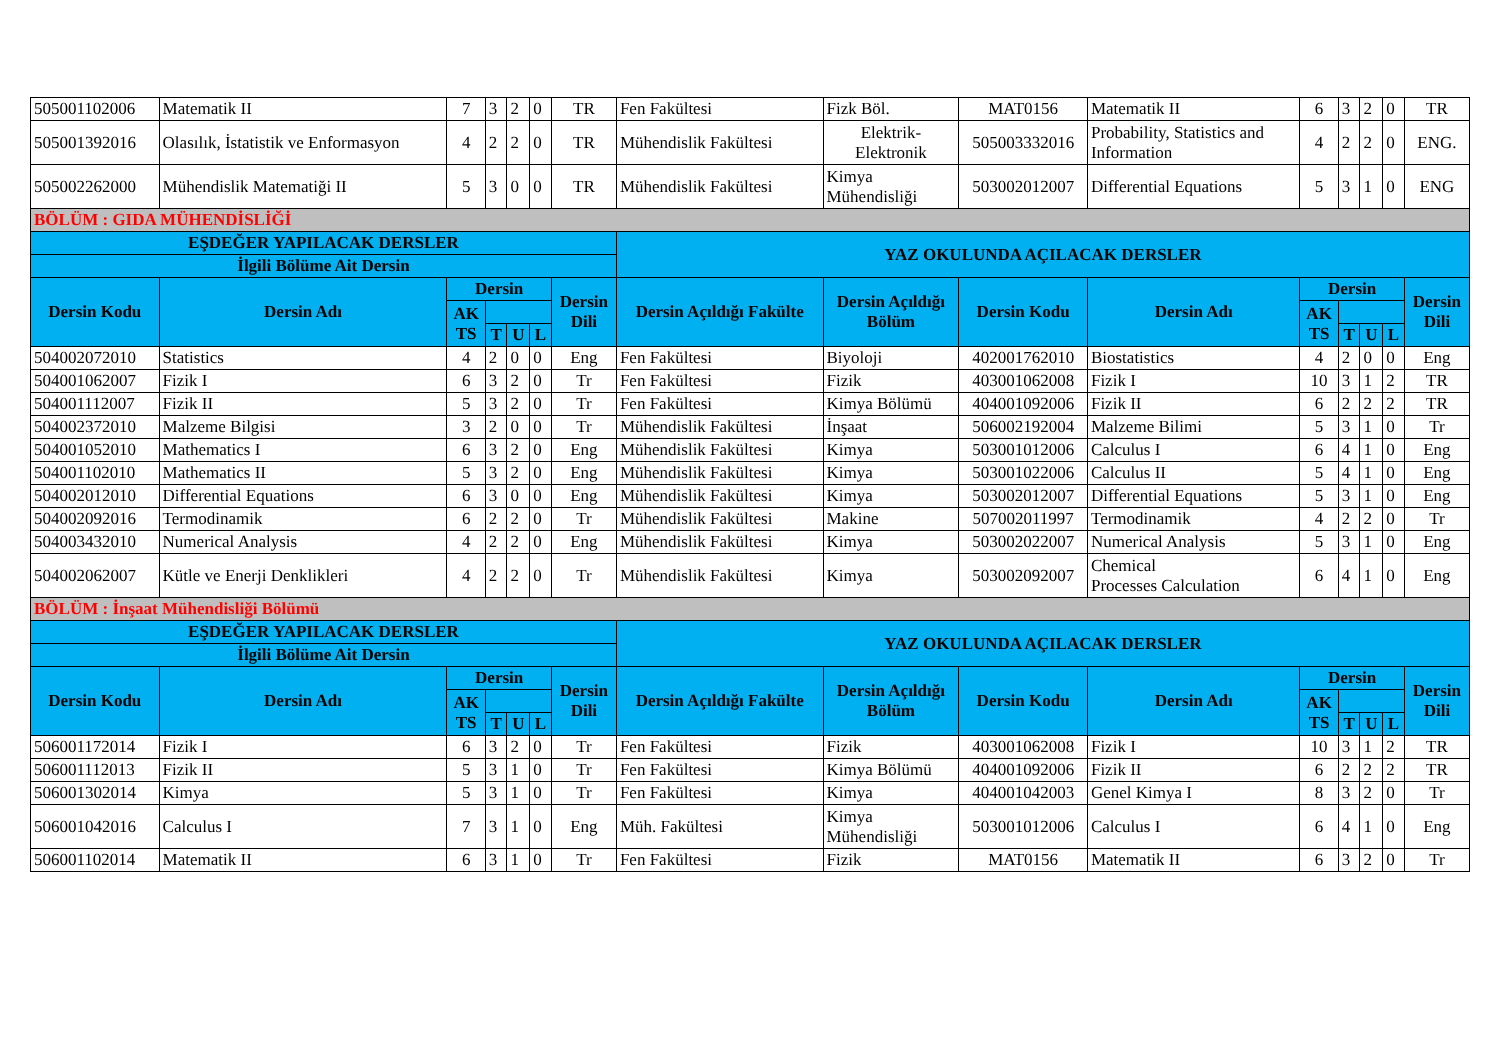| 505001102006 | Matematik II | 7 | 3 | 2 | 0 | TR | Fen Fakültesi | Fizk Böl. | MAT0156 | Matematik II | 6 | 3 | 2 | 0 | TR |
| 505001392016 | Olasılık, İstatistik ve Enformasyon | 4 | 2 | 2 | 0 | TR | Mühendislik Fakültesi | Elektrik- Elektronik | 505003332016 | Probability, Statistics and Information | 4 | 2 | 2 | 0 | ENG. |
| 505002262000 | Mühendislik Matematiği II | 5 | 3 | 0 | 0 | TR | Mühendislik Fakültesi | Kimya Mühendisliği | 503002012007 | Differential Equations | 5 | 3 | 1 | 0 | ENG |
| BÖLÜM : GIDA MÜHENDİSLİĞİ | | | | | | | | | | | | | | | |
| EŞDEĞER YAPILACAK DERSLER | | | | | | | YAZ OKULUNDA AÇILACAK DERSLER | | | | | | | | |
| İlgili Bölüme Ait Dersin | | | | | | | | | | | | | | | |
| Dersin Kodu | Dersin Adı | Dersin | | | | Dersin Dili | Dersin Açıldığı Fakülte | Dersin Açıldığı Bölüm | Dersin Kodu | Dersin Adı | Dersin | | | | Dersin Dili |
| | | AK TS | | | | | | | | | AK TS | | | | |
| | | | T | U | L | | | | | | | T | U | L | |
| 504002072010 | Statistics | 4 | 2 | 0 | 0 | Eng | Fen Fakültesi | Biyoloji | 402001762010 | Biostatistics | 4 | 2 | 0 | 0 | Eng |
| 504001062007 | Fizik I | 6 | 3 | 2 | 0 | Tr | Fen Fakültesi | Fizik | 403001062008 | Fizik I | 10 | 3 | 1 | 2 | TR |
| 504001112007 | Fizik II | 5 | 3 | 2 | 0 | Tr | Fen Fakültesi | Kimya Bölümü | 404001092006 | Fizik II | 6 | 2 | 2 | 2 | TR |
| 504002372010 | Malzeme Bilgisi | 3 | 2 | 0 | 0 | Tr | Mühendislik Fakültesi | İnşaat | 506002192004 | Malzeme Bilimi | 5 | 3 | 1 | 0 | Tr |
| 504001052010 | Mathematics I | 6 | 3 | 2 | 0 | Eng | Mühendislik Fakültesi | Kimya | 503001012006 | Calculus I | 6 | 4 | 1 | 0 | Eng |
| 504001102010 | Mathematics II | 5 | 3 | 2 | 0 | Eng | Mühendislik Fakültesi | Kimya | 503001022006 | Calculus II | 5 | 4 | 1 | 0 | Eng |
| 504002012010 | Differential Equations | 6 | 3 | 0 | 0 | Eng | Mühendislik Fakültesi | Kimya | 503002012007 | Differential Equations | 5 | 3 | 1 | 0 | Eng |
| 504002092016 | Termodinamik | 6 | 2 | 2 | 0 | Tr | Mühendislik Fakültesi | Makine | 507002011997 | Termodinamik | 4 | 2 | 2 | 0 | Tr |
| 504003432010 | Numerical Analysis | 4 | 2 | 2 | 0 | Eng | Mühendislik Fakültesi | Kimya | 503002022007 | Numerical Analysis | 5 | 3 | 1 | 0 | Eng |
| 504002062007 | Kütle ve Enerji Denklikleri | 4 | 2 | 2 | 0 | Tr | Mühendislik Fakültesi | Kimya | 503002092007 | Chemical Processes Calculation | 6 | 4 | 1 | 0 | Eng |
| BÖLÜM : İnşaat Mühendisliği Bölümü | | | | | | | | | | | | | | | |
| EŞDEĞER YAPILACAK DERSLER | | | | | | | YAZ OKULUNDA AÇILACAK DERSLER | | | | | | | | |
| İlgili Bölüme Ait Dersin | | | | | | | | | | | | | | | |
| Dersin Kodu | Dersin Adı | Dersin | | | | Dersin Dili | Dersin Açıldığı Fakülte | Dersin Açıldığı Bölüm | Dersin Kodu | Dersin Adı | Dersin | | | | Dersin Dili |
| | | AK TS | | | | | | | | | AK TS | | | | |
| | | | T | U | L | | | | | | | T | U | L | |
| 506001172014 | Fizik I | 6 | 3 | 2 | 0 | Tr | Fen Fakültesi | Fizik | 403001062008 | Fizik I | 10 | 3 | 1 | 2 | TR |
| 506001112013 | Fizik II | 5 | 3 | 1 | 0 | Tr | Fen Fakültesi | Kimya Bölümü | 404001092006 | Fizik II | 6 | 2 | 2 | 2 | TR |
| 506001302014 | Kimya | 5 | 3 | 1 | 0 | Tr | Fen Fakültesi | Kimya | 404001042003 | Genel Kimya I | 8 | 3 | 2 | 0 | Tr |
| 506001042016 | Calculus I | 7 | 3 | 1 | 0 | Eng | Müh. Fakültesi | Kimya Mühendisliği | 503001012006 | Calculus I | 6 | 4 | 1 | 0 | Eng |
| 506001102014 | Matematik II | 6 | 3 | 1 | 0 | Tr | Fen Fakültesi | Fizik | MAT0156 | Matematik II | 6 | 3 | 2 | 0 | Tr |